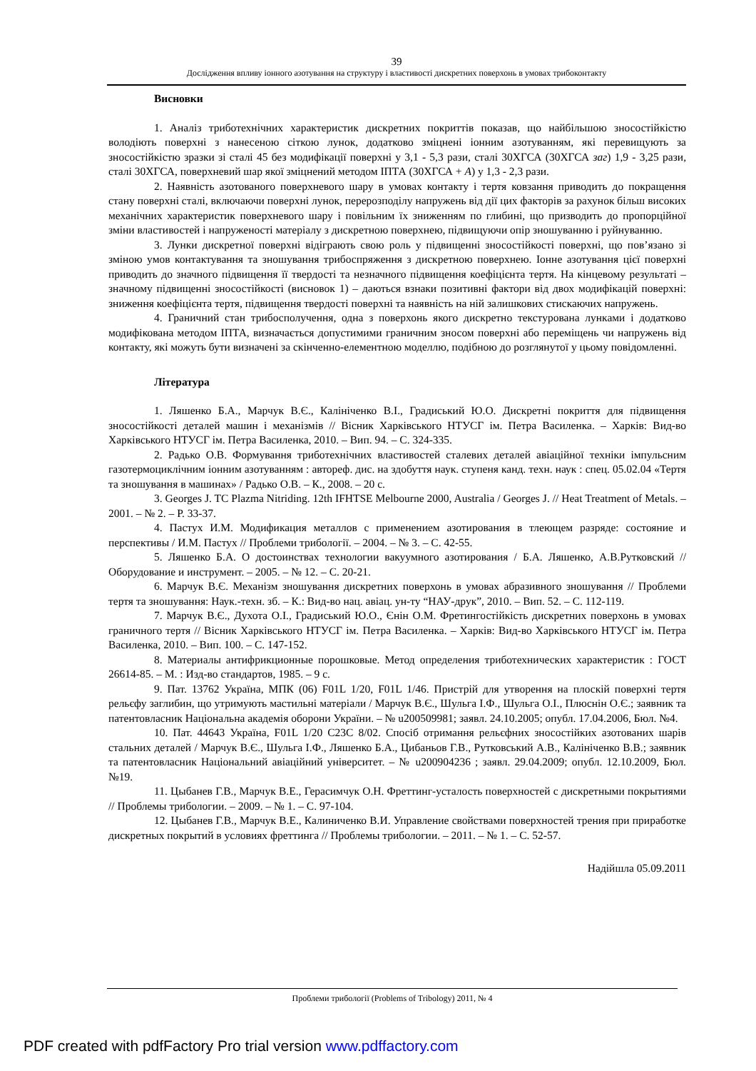39
Дослідження впливу іонного азотування на структуру і властивості дискретних поверхонь в умовах трибоконтакту
Висновки
1. Аналіз триботехнічних характеристик дискретних покриттів показав, що найбільшою зносостійкістю володіють поверхні з нанесеною сіткою лунок, додатково зміцнені іонним азотуванням, які перевищують за зносостійкістю зразки зі сталі 45 без модифікації поверхні у 3,1 - 5,3 рази, сталі 30ХГСА (30ХГСА заг) 1,9 - 3,25 рази, сталі 30ХГСА, поверхневий шар якої зміцнений методом ІПТА (30ХГСА + А) у 1,3 - 2,3 рази.
2. Наявність азотованого поверхневого шару в умовах контакту і тертя ковзання приводить до покращення стану поверхні сталі, включаючи поверхні лунок, перерозподілу напружень від дії цих факторів за рахунок більш високих механічних характеристик поверхневого шару і повільним їх зниженням по глибині, що призводить до пропорційної зміни властивостей і напруженості матеріалу з дискретною поверхнею, підвищуючи опір зношуванню і руйнуванню.
3. Лунки дискретної поверхні відіграють свою роль у підвищенні зносостійкості поверхні, що пов’язано зі зміною умов контактування та зношування трибоспряження з дискретною поверхнею. Іонне азотування цієї поверхні приводить до значного підвищення її твердості та незначного підвищення коефіцієнта тертя. На кінцевому результаті – значному підвищенні зносостійкості (висновок 1) – даються взнаки позитивні фактори від двох модифікацій поверхні: зниження коефіцієнта тертя, підвищення твердості поверхні та наявність на ній залишкових стискаючих напружень.
4. Граничний стан трибосполучення, одна з поверхонь якого дискретно текстурована лунками і додатково модифікована методом ІПТА, визначається допустимими граничним зносом поверхні або переміщень чи напружень від контакту, які можуть бути визначені за скінченно-елементною моделлю, подібною до розглянутої у цьому повідомленні.
Література
1. Ляшенко Б.А., Марчук В.Є., Калініченко В.І., Градиський Ю.О. Дискретні покриття для підвищення зносостійкості деталей машин і механізмів // Вісник Харківського НТУСГ ім. Петра Василенка. – Харків: Вид-во Харківського НТУСГ ім. Петра Василенка, 2010. – Вип. 94. – С. 324-335.
2. Радько О.В. Формування триботехнічних властивостей сталевих деталей авіаційної техніки імпульсним газотермоциклічним іонним азотуванням : автореф. дис. на здобуття наук. ступеня канд. техн. наук : спец. 05.02.04 «Тертя та зношування в машинах» / Радько О.В. – К., 2008. – 20 с.
3. Georges J. TC Plazma Nitriding. 12th IFHTSE Melbourne 2000, Australia / Georges J. // Heat Treatment of Metals. – 2001. – № 2. – P. 33-37.
4. Пастух И.М. Модификация металлов с применением азотирования в тлеющем разряде: состояние и перспективы / И.М. Пастух // Проблеми трибології. – 2004. – № 3. – С. 42-55.
5. Ляшенко Б.А. О достоинствах технологии вакуумного азотирования / Б.А. Ляшенко, А.В.Рутковский // Оборудование и инструмент. – 2005. – № 12. – С. 20-21.
6. Марчук В.Є. Механізм зношування дискретних поверхонь в умовах абразивного зношування // Проблеми тертя та зношування: Наук.-техн. зб. – К.: Вид-во нац. авіац. ун-ту “НАУ-друк”, 2010. – Вип. 52. – С. 112-119.
7. Марчук В.Є., Духота О.І., Градиський Ю.О., Єнін О.М. Фретингостійкість дискретних поверхонь в умовах граничного тертя // Вісник Харківського НТУСГ ім. Петра Василенка. – Харків: Вид-во Харківського НТУСГ ім. Петра Василенка, 2010. – Вип. 100. – С. 147-152.
8. Материалы антифрикционные порошковые. Метод определения триботехнических характеристик : ГОСТ 26614-85. – М. : Изд-во стандартов, 1985. – 9 с.
9. Пат. 13762 Україна, МПК (06) F01L 1/20, F01L 1/46. Пристрій для утворення на плоскій поверхні тертя рельєфу заглибин, що утримують мастильні матеріали / Марчук В.Є., Шульга І.Ф., Шульга О.І., Плюснін О.Є.; заявник та патентовласник Національна академія оборони України. – № u200509981; заявл. 24.10.2005; опубл. 17.04.2006, Бюл. №4.
10. Пат. 44643 Україна, F01L 1/20 C23C 8/02. Спосіб отримання рельєфних зносостійких азотованих шарів стальних деталей / Марчук В.Є., Шульга І.Ф., Ляшенко Б.А., Цибаньов Г.В., Рутковський А.В., Калініченко В.В.; заявник та патентовласник Національний авіаційний університет. – № u200904236 ; заявл. 29.04.2009; опубл. 12.10.2009, Бюл. №19.
11. Цыбанев Г.В., Марчук В.Е., Герасимчук О.Н. Фреттинг-усталость поверхностей с дискретными покрытиями // Проблемы трибологии. – 2009. – № 1. – С. 97-104.
12. Цыбанев Г.В., Марчук В.Е., Калиниченко В.И. Управление свойствами поверхностей трения при приработке дискретных покрытий в условиях фреттинга // Проблемы трибологии. – 2011. – № 1. – С. 52-57.
Надійшла 05.09.2011
Проблеми трибології (Problems of Tribology) 2011, № 4
PDF created with pdfFactory Pro trial version www.pdffactory.com